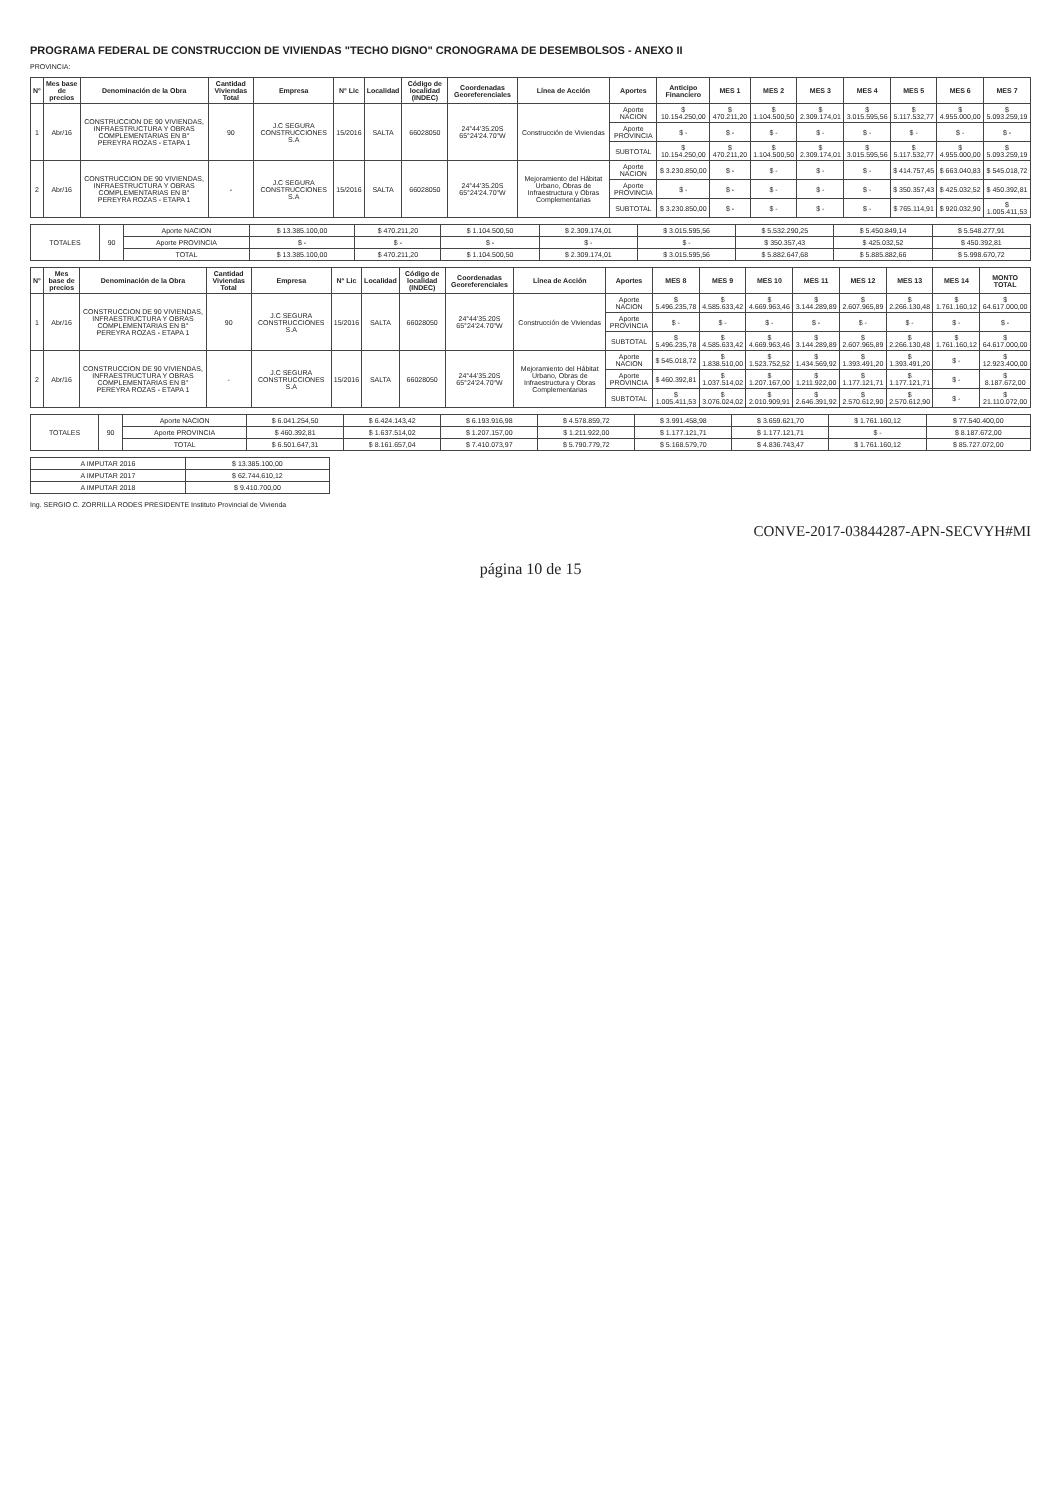PROGRAMA FEDERAL DE CONSTRUCCION DE VIVIENDAS "TECHO DIGNO" CRONOGRAMA DE DESEMBOLSOS - ANEXO II
PROVINCIA:
| N° | Mes base de precios | Denominación de la Obra | Cantidad Viviendas Total | Empresa | N° Lic | Localidad | Código de localidad (INDEC) | Coordenadas Georeferenciales | Línea de Acción | Aportes | Anticipo Financiero | MES 1 | MES 2 | MES 3 | MES 4 | MES 5 | MES 6 | MES 7 |
| --- | --- | --- | --- | --- | --- | --- | --- | --- | --- | --- | --- | --- | --- | --- | --- | --- | --- | --- |
| 1 | Abr/16 | CONSTRUCCION DE 90 VIVIENDAS, INFRAESTRUCTURA Y OBRAS COMPLEMENTARIAS EN B° PEREYRA ROZAS - ETAPA 1 | 90 | J.C SEGURA CONSTRUCCIONES S.A | 15/2016 | SALTA | 66028050 | 24°44'35.20S 65°24'24.70"W | Construcción de Viviendas | Aporte NACION | $ 10.154.250,00 | $ 470.211,20 | $ 1.104.500,50 | $ 2.309.174,01 | $ 3.015.595,56 | $ 5.117.532,77 | $ 4.955.000,00 | $ 5.093.259,19 |
| | | | | | | | | | | Aporte PROVINCIA | $ - | $ - | $ - | $ - | $ - | $ - | $ - | $ - |
| | | | | | | | | | | SUBTOTAL | $ 10.154.250,00 | $ 470.211,20 | $ 1.104.500,50 | $ 2.309.174,01 | $ 3.015.595,56 | $ 5.117.532,77 | $ 4.955.000,00 | $ 5.093.259,19 |
| 2 | Abr/16 | CONSTRUCCION DE 90 VIVIENDAS, INFRAESTRUCTURA Y OBRAS COMPLEMENTARIAS EN B° PEREYRA ROZAS - ETAPA 1 | - | J.C SEGURA CONSTRUCCIONES S.A | 15/2016 | SALTA | 66028050 | 24°44'35.20S 65°24'24.70"W | Mejoramiento del Hábitat Urbano, Obras de Infraestructura y Obras Complementarias | Aporte NACION | $ 3.230.850,00 | $ - | $ - | $ - | $ - | $ 414.757,45 | $ 663.040,83 | $ 545.018,72 |
| | | | | | | | | | | Aporte PROVINCIA | $ - | $ - | $ - | $ - | $ - | $ 350.357,43 | $ 425.032,52 | $ 450.392,81 |
| | | | | | | | | | | SUBTOTAL | $ 3.230.850,00 | $ - | $ - | $ - | $ - | $ 765.114,91 | $ 920.032,90 | $ 1.005.411,53 |
| TOTALES | 90 | Aporte NACION | $ 13.385.100,00 | $ 470.211,20 | $ 1.104.500,50 | $ 2.309.174,01 | $ 3.015.595,56 | $ 5.532.290,25 | $ 5.450.849,14 | $ 5.548.277,91 |
| | | Aporte PROVINCIA | $ - | $ - | $ - | $ - | $ - | $ 350.357,43 | $ 425.032,52 | $ 450.392,81 |
| | | TOTAL | $ 13.385.100,00 | $ 470.211,20 | $ 1.104.500,50 | $ 2.309.174,01 | $ 3.015.595,56 | $ 5.882.647,68 | $ 5.885.882,66 | $ 5.998.670,72 |
| N° | Mes base de precios | Denominación de la Obra | Cantidad Viviendas Total | Empresa | N° Lic | Localidad | Código de localidad (INDEC) | Coordenadas Georeferenciales | Línea de Acción | Aportes | MES 8 | MES 9 | MES 10 | MES 11 | MES 12 | MES 13 | MES 14 | MONTO TOTAL |
| --- | --- | --- | --- | --- | --- | --- | --- | --- | --- | --- | --- | --- | --- | --- | --- | --- | --- | --- |
| 1 | Abr/16 | CONSTRUCCION DE 90 VIVIENDAS, INFRAESTRUCTURA Y OBRAS COMPLEMENTARIAS EN B° PEREYRA ROZAS - ETAPA 1 | 90 | J.C SEGURA CONSTRUCCIONES S.A | 15/2016 | SALTA | 66028050 | 24°44'35.20S 65°24'24.70"W | Construcción de Viviendas | Aporte NACION | $ 5.496.235,78 | $ 4.585.633,42 | $ 4.669.963,46 | $ 3.144.289,89 | $ 2.607.965,89 | $ 2.266.130,48 | $ 1.761.160,12 | $ 64.617.000,00 |
| | | | | | | | | | | Aporte PROVINCIA | $ - | $ - | $ - | $ - | $ - | $ - | $ - | $ - |
| | | | | | | | | | | SUBTOTAL | $ 5.496.235,78 | $ 4.585.633,42 | $ 4.669.963,46 | $ 3.144.289,89 | $ 2.607.965,89 | $ 2.266.130,48 | $ 1.761.160,12 | $ 64.617.000,00 |
| 2 | Abr/16 | CONSTRUCCION DE 90 VIVIENDAS, INFRAESTRUCTURA Y OBRAS COMPLEMENTARIAS EN B° PEREYRA ROZAS - ETAPA 1 | - | J.C SEGURA CONSTRUCCIONES S.A | 15/2016 | SALTA | 66028050 | 24°44'35.20S 65°24'24.70"W | Mejoramiento del Hábitat Urbano, Obras de Infraestructura y Obras Complementarias | Aporte NACION | $ 545.018,72 | $ 1.838.510,00 | $ 1.523.752,52 | $ 1.434.569,92 | $ 1.393.491,20 | $ 1.393.491,20 | $ - | $ 12.923.400,00 |
| | | | | | | | | | | Aporte PROVINCIA | $ 460.392,81 | $ 1.037.514,02 | $ 1.207.167,00 | $ 1.211.922,00 | $ 1.177.121,71 | $ 1.177.121,71 | $ - | $ 8.187.672,00 |
| | | | | | | | | | | SUBTOTAL | $ 1.005.411,53 | $ 3.076.024,02 | $ 2.010.909,91 | $ 2.646.391,92 | $ 2.570.612,90 | $ 2.570.612,90 | $ - | $ 21.110.072,00 |
| TOTALES | 90 | Aporte NACION | $ 6.041.254,50 | $ 6.424.143,42 | $ 6.193.916,98 | $ 4.578.859,72 | $ 3.991.458,98 | $ 3.659.621,70 | $ 1.761.160,12 | $ 77.540.400,00 |
| | | Aporte PROVINCIA | $ 460.392,81 | $ 1.637.514,02 | $ 1.207.157,00 | $ 1.211.922,00 | $ 1.177.121,71 | $ 1.177.121,71 | $ - | $ 8.187.672,00 |
| | | TOTAL | $ 6.501.647,31 | $ 8.161.657,04 | $ 7.410.073,97 | $ 5.790.779,72 | $ 5.168.579,70 | $ 4.836.743,47 | $ 1.761.160,12 | $ 85.727.072,00 |
| A IMPUTAR 2016 | $ 13.385.100,00 |
| A IMPUTAR 2017 | $ 62.744.610,12 |
| A IMPUTAR 2018 | $ 9.410.700,00 |
Ing. SERGIO C. ZORRILLA RODES PRESIDENTE Instituto Provincial de Vivienda
CONVE-2017-03844287-APN-SECVYH#MI
página 10 de 15